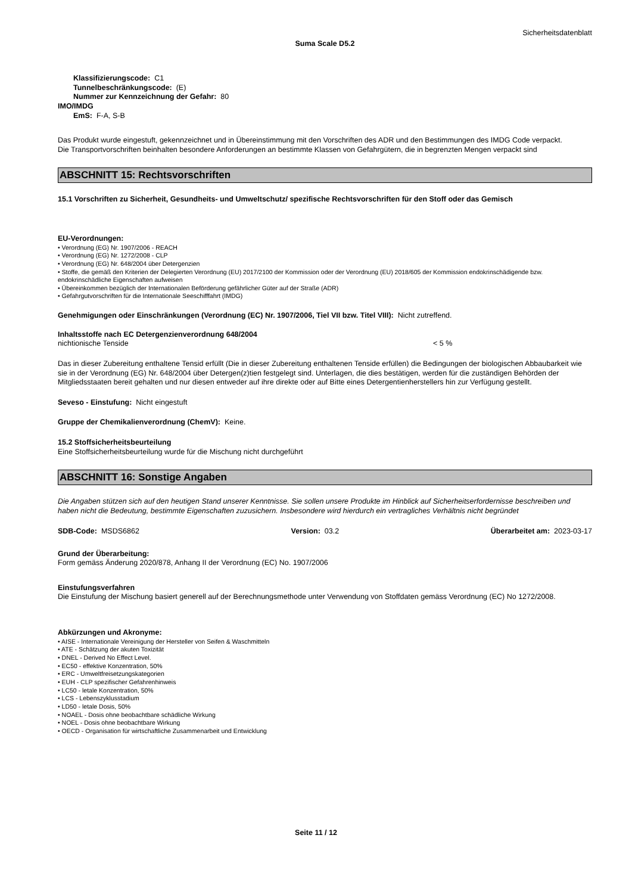Sicherheitsdatenblatt
Suma Scale D5.2
Klassifizierungscode: C1
Tunnelbeschränkungscode: (E)
Nummer zur Kennzeichnung der Gefahr: 80
IMO/IMDG
EmS: F-A, S-B
Das Produkt wurde eingestuft, gekennzeichnet und in Übereinstimmung mit den Vorschriften des ADR und den Bestimmungen des IMDG Code verpackt.
Die Transportvorschriften beinhalten besondere Anforderungen an bestimmte Klassen von Gefahrgütern, die in begrenzten Mengen verpackt sind
ABSCHNITT 15: Rechtsvorschriften
15.1 Vorschriften zu Sicherheit, Gesundheits- und Umweltschutz/ spezifische Rechtsvorschriften für den Stoff oder das Gemisch
EU-Verordnungen:
• Verordnung (EG) Nr. 1907/2006 - REACH
• Verordnung (EG) Nr. 1272/2008 - CLP
• Verordnung (EG) Nr. 648/2004 über Detergenzien
• Stoffe, die gemäß den Kriterien der Delegierten Verordnung (EU) 2017/2100 der Kommission oder der Verordnung (EU) 2018/605 der Kommission endokrinschädigende bzw. endokrinschädliche Eigenschaften aufweisen
• Übereinkommen bezüglich der Internationalen Beförderung gefährlicher Güter auf der Straße (ADR)
• Gefahrgutvorschriften für die Internationale Seeschifffahrt (IMDG)
Genehmigungen oder Einschränkungen (Verordnung (EC) Nr. 1907/2006, Tiel VII bzw. Titel VIII): Nicht zutreffend.
Inhaltsstoffe nach EC Detergenzienverordnung 648/2004
nichtionische Tenside < 5 %
Das in dieser Zubereitung enthaltene Tensid erfüllt (Die in dieser Zubereitung enthaltenen Tenside erfüllen) die Bedingungen der biologischen Abbaubarkeit wie sie in der Verordnung (EG) Nr. 648/2004 über Detergen(z)tien festgelegt sind. Unterlagen, die dies bestätigen, werden für die zuständigen Behörden der Mitgliedsstaaten bereit gehalten und nur diesen entweder auf ihre direkte oder auf Bitte eines Detergentienherstellers hin zur Verfügung gestellt.
Seveso - Einstufung: Nicht eingestuft
Gruppe der Chemikalienverordnung (ChemV): Keine.
15.2 Stoffsicherheitsbeurteilung
Eine Stoffsicherheitsbeurteilung wurde für die Mischung nicht durchgeführt
ABSCHNITT 16: Sonstige Angaben
Die Angaben stützen sich auf den heutigen Stand unserer Kenntnisse. Sie sollen unsere Produkte im Hinblick auf Sicherheitserfordernisse beschreiben und haben nicht die Bedeutung, bestimmte Eigenschaften zuzusichern. Insbesondere wird hierdurch ein vertragliches Verhältnis nicht begründet
SDB-Code: MSDS6862 Version: 03.2 Überarbeitet am: 2023-03-17
Grund der Überarbeitung:
Form gemäss Änderung 2020/878, Anhang II der Verordnung (EC) No. 1907/2006
Einstufungsverfahren
Die Einstufung der Mischung basiert generell auf der Berechnungsmethode unter Verwendung von Stoffdaten gemäss Verordnung (EC) No 1272/2008.
Abkürzungen und Akronyme:
• AISE - Internationale Vereinigung der Hersteller von Seifen & Waschmitteln
• ATE - Schätzung der akuten Toxizität
• DNEL - Derived No Effect Level.
• EC50 - effektive Konzentration, 50%
• ERC - Umweltfreisetzungskategorien
• EUH - CLP spezifischer Gefahrenhinweis
• LC50 - letale Konzentration, 50%
• LCS - Lebenszyklusstadium
• LD50 - letale Dosis, 50%
• NOAEL - Dosis ohne beobachtbare schädliche Wirkung
• NOEL - Dosis ohne beobachtbare Wirkung
• OECD - Organisation für wirtschaftliche Zusammenarbeit und Entwicklung
Seite 11 / 12